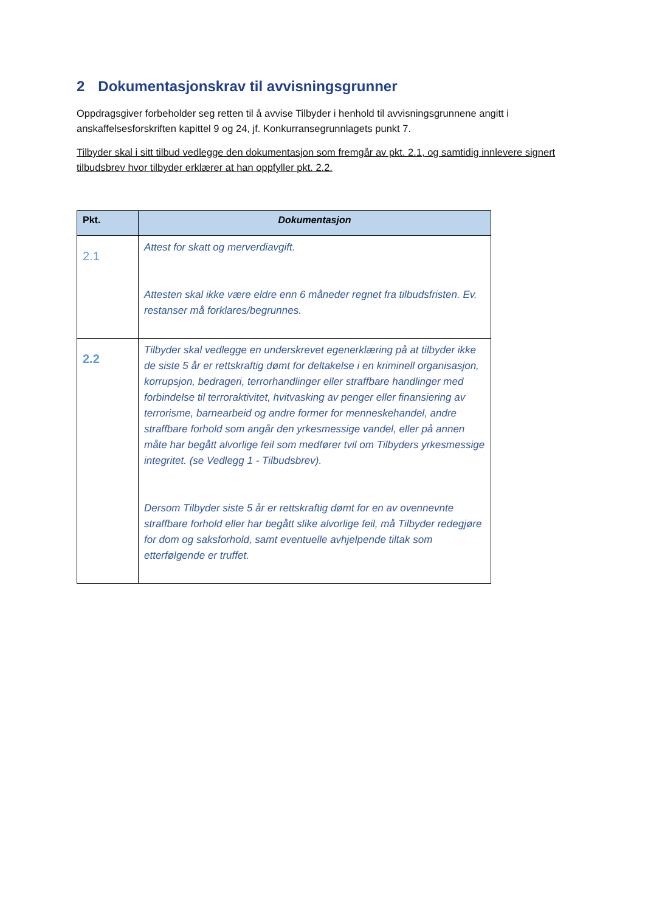2 Dokumentasjonskrav til avvisningsgrunner
Oppdragsgiver forbeholder seg retten til å avvise Tilbyder i henhold til avvisningsgrunnene angitt i anskaffelsesforskriften kapittel 9 og 24, jf. Konkurransegrunnlagets punkt 7.
Tilbyder skal i sitt tilbud vedlegge den dokumentasjon som fremgår av pkt. 2.1, og samtidig innlevere signert tilbudsbrev hvor tilbyder erklærer at han oppfyller pkt. 2.2.
| Pkt. | Dokumentasjon |
| --- | --- |
| 2.1 | Attest for skatt og merverdiavgift. Attesten skal ikke være eldre enn 6 måneder regnet fra tilbudsfristen. Ev. restanser må forklares/begrunnes. |
| 2.2 | Tilbyder skal vedlegge en underskrevet egenerklæring på at tilbyder ikke de siste 5 år er rettskraftig dømt for deltakelse i en kriminell organisasjon, korrupsjon, bedrageri, terrorhandlinger eller straffbare handlinger med forbindelse til terroraktivitet, hvitvasking av penger eller finansiering av terrorisme, barnearbeid og andre former for menneskehandel, andre straffbare forhold som angår den yrkesmessige vandel, eller på annen måte har begått alvorlige feil som medfører tvil om Tilbyders yrkesmessige integritet. (se Vedlegg 1 - Tilbudsbrev). Dersom Tilbyder siste 5 år er rettskraftig dømt for en av ovennevnte straffbare forhold eller har begått slike alvorlige feil, må Tilbyder redegjøre for dom og saksforhold, samt eventuelle avhjelpende tiltak som etterfølgende er truffet. |